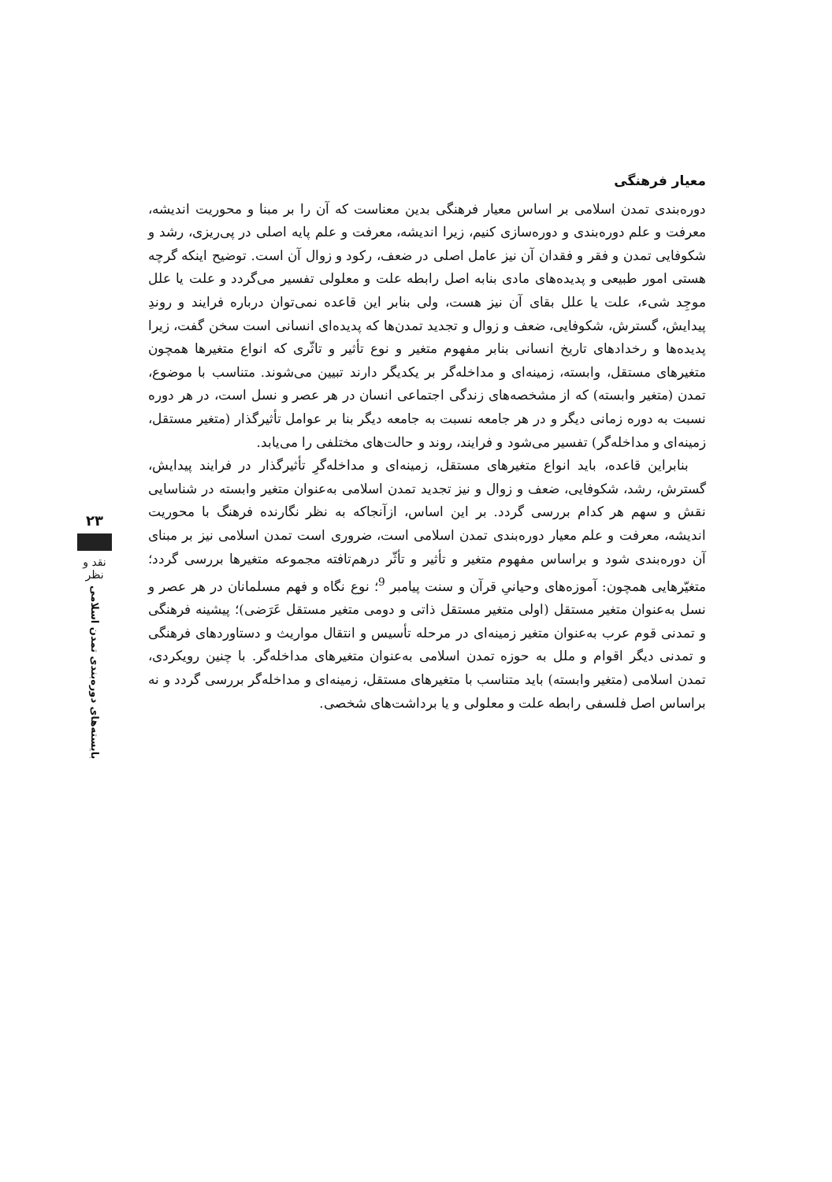معیار فرهنگی
دوره‌بندی تمدن اسلامی بر اساس معیار فرهنگی بدین معناست که آن را بر مبنا و محوریت اندیشه، معرفت و علم دوره‌بندی و دوره‌سازی کنیم، زیرا اندیشه، معرفت و علم پایه اصلی در پی‌ریزی، رشد و شکوفایی تمدن و فقر و فقدان آن نیز عامل اصلی در ضعف، رکود و زوال آن است. توضیح اینکه گرچه هستی امور طبیعی و پدیده‌های مادی بنابه اصل رابطه علت و معلولی تفسیر می‌گردد و علت یا علل موجِد شیء، علت یا علل بقای آن نیز هست، ولی بنابر این قاعده نمی‌توان درباره فرایند و روندِ پیدایش، گسترش، شکوفایی، ضعف و زوال و تجدید تمدن‌ها که پدیده‌ای انسانی است سخن گفت، زیرا پدیده‌ها و رخدادهای تاریخ انسانی بنابر مفهوم متغیر و نوع تأثیر و تاثّری که انواع متغیرها همچون متغیرهای مستقل، وابسته، زمینه‌ای و مداخله‌گر بر یکدیگر دارند تبیین می‌شوند. متناسب با موضوع، تمدن (متغیر وابسته) که از مشخصه‌های زندگی اجتماعی انسان در هر عصر و نسل است، در هر دوره نسبت به دوره زمانی دیگر و در هر جامعه نسبت به جامعه دیگر بنا بر عوامل تأثیرگذار (متغیر مستقل، زمینه‌ای و مداخله‌گر) تفسیر می‌شود و فرایند، روند و حالت‌های مختلفی را می‌یابد.
بنابراین قاعده، باید انواع متغیرهای مستقل، زمینه‌ای و مداخله‌گرِ تأثیرگذار در فرایند پیدایش، گسترش، رشد، شکوفایی، ضعف و زوال و نیز تجدید تمدن اسلامی به‌عنوان متغیر وابسته در شناسایی نقش و سهم هر کدام بررسی گردد. بر این اساس، ازآنجاکه به نظر نگارنده فرهنگ با محوریت اندیشه، معرفت و علم معیار دوره‌بندی تمدن اسلامی است، ضروری است تمدن اسلامی نیز بر مبنای آن دوره‌بندی شود و براساس مفهوم متغیر و تأثیر و تأثّر درهم‌تافته مجموعه متغیرها بررسی گردد؛ متغیّرهایی همچون: آموزه‌های وحیانیِ قرآن و سنت پیامبر <sup>9</sup>؛ نوع نگاه و فهم مسلمانان در هر عصر و نسل به‌عنوان متغیر مستقل (اولی متغیر مستقل ذاتی و دومی متغیر مستقل عَرَضی)؛ پیشینه فرهنگی و تمدنی قوم عرب به‌عنوان متغیر زمینه‌ای در مرحله تأسیس و انتقال مواریث و دستاوردهای فرهنگی و تمدنی دیگر اقوام و ملل به حوزه تمدن اسلامی به‌عنوان متغیرهای مداخله‌گر. با چنین رویکردی، تمدن اسلامی (متغیر وابسته) باید متناسب با متغیرهای مستقل، زمینه‌ای و مداخله‌گر بررسی گردد و نه براساس اصل فلسفی رابطه علت و معلولی و یا برداشت‌های شخصی.
۲۳
نقد و نظر
بایسته‌های دوره‌بندی تمدن اسلامی